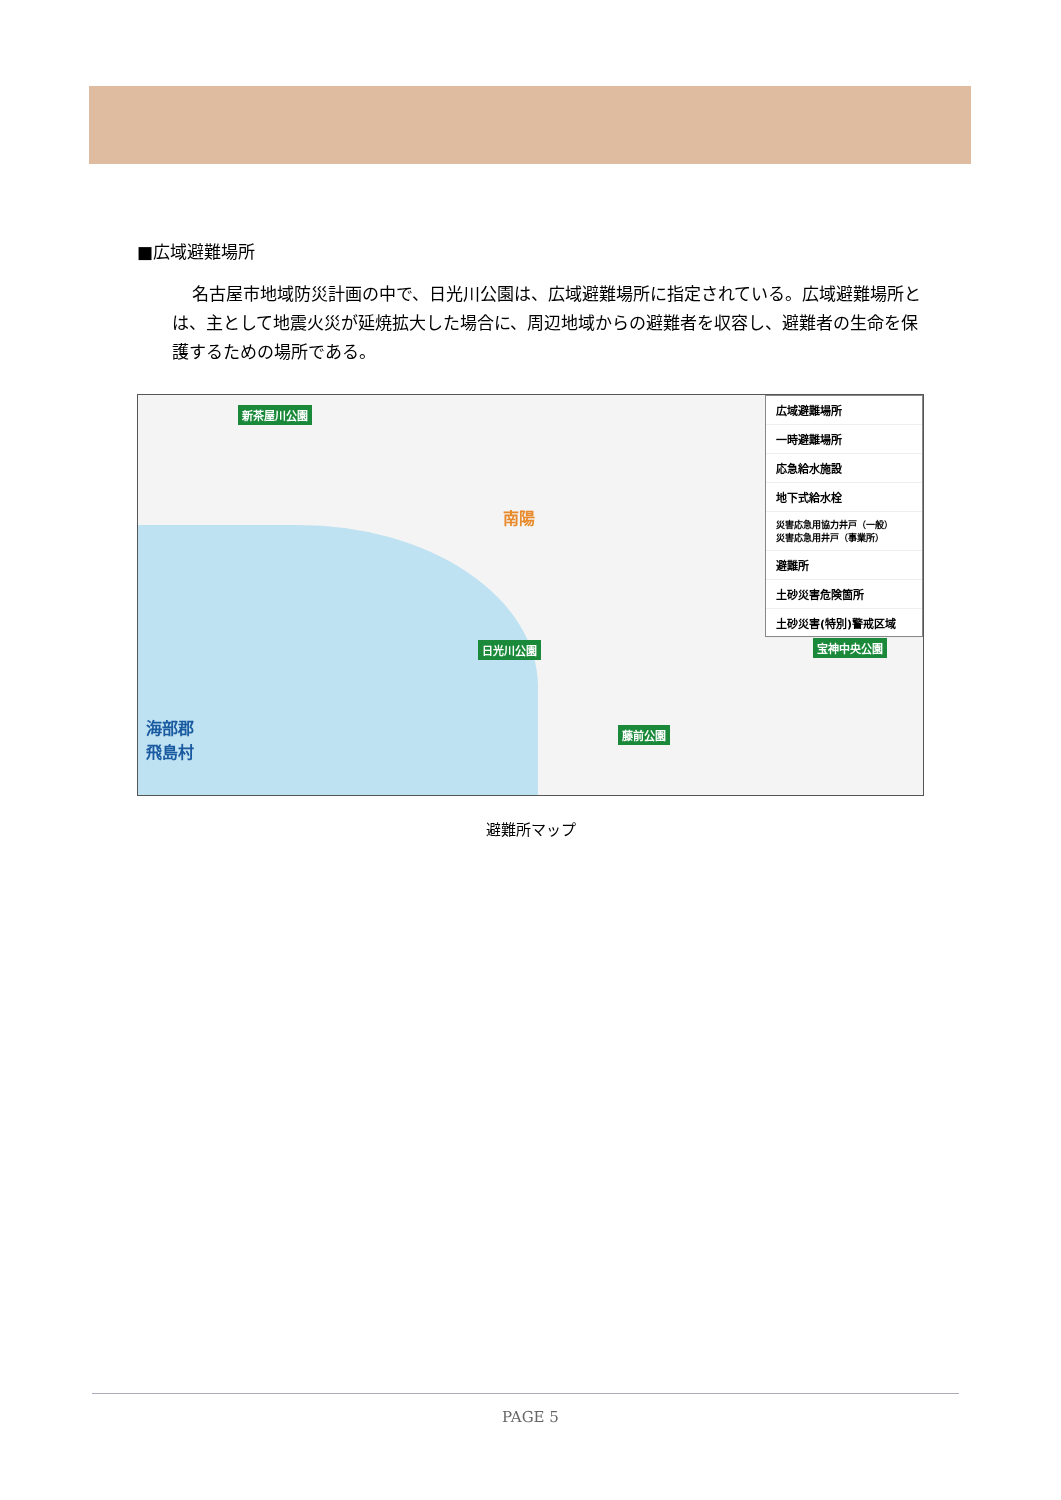■広域避難場所
名古屋市地域防災計画の中で、日光川公園は、広域避難場所に指定されている。広域避難場所とは、主として地震火災が延焼拡大した場合に、周辺地域からの避難者を収容し、避難者の生命を保護するための場所である。
新茶屋川公園
日光川公園
藤前公園
宝神中央公園
南陽
海部郡
飛島村
広域避難場所
一時避難場所
応急給水施設
地下式給水栓
災害応急用協力井戸（一般）
災害応急用井戸（事業所）
避難所
土砂災害危険箇所
土砂災害(特別)警戒区域
避難所マップ
PAGE 5